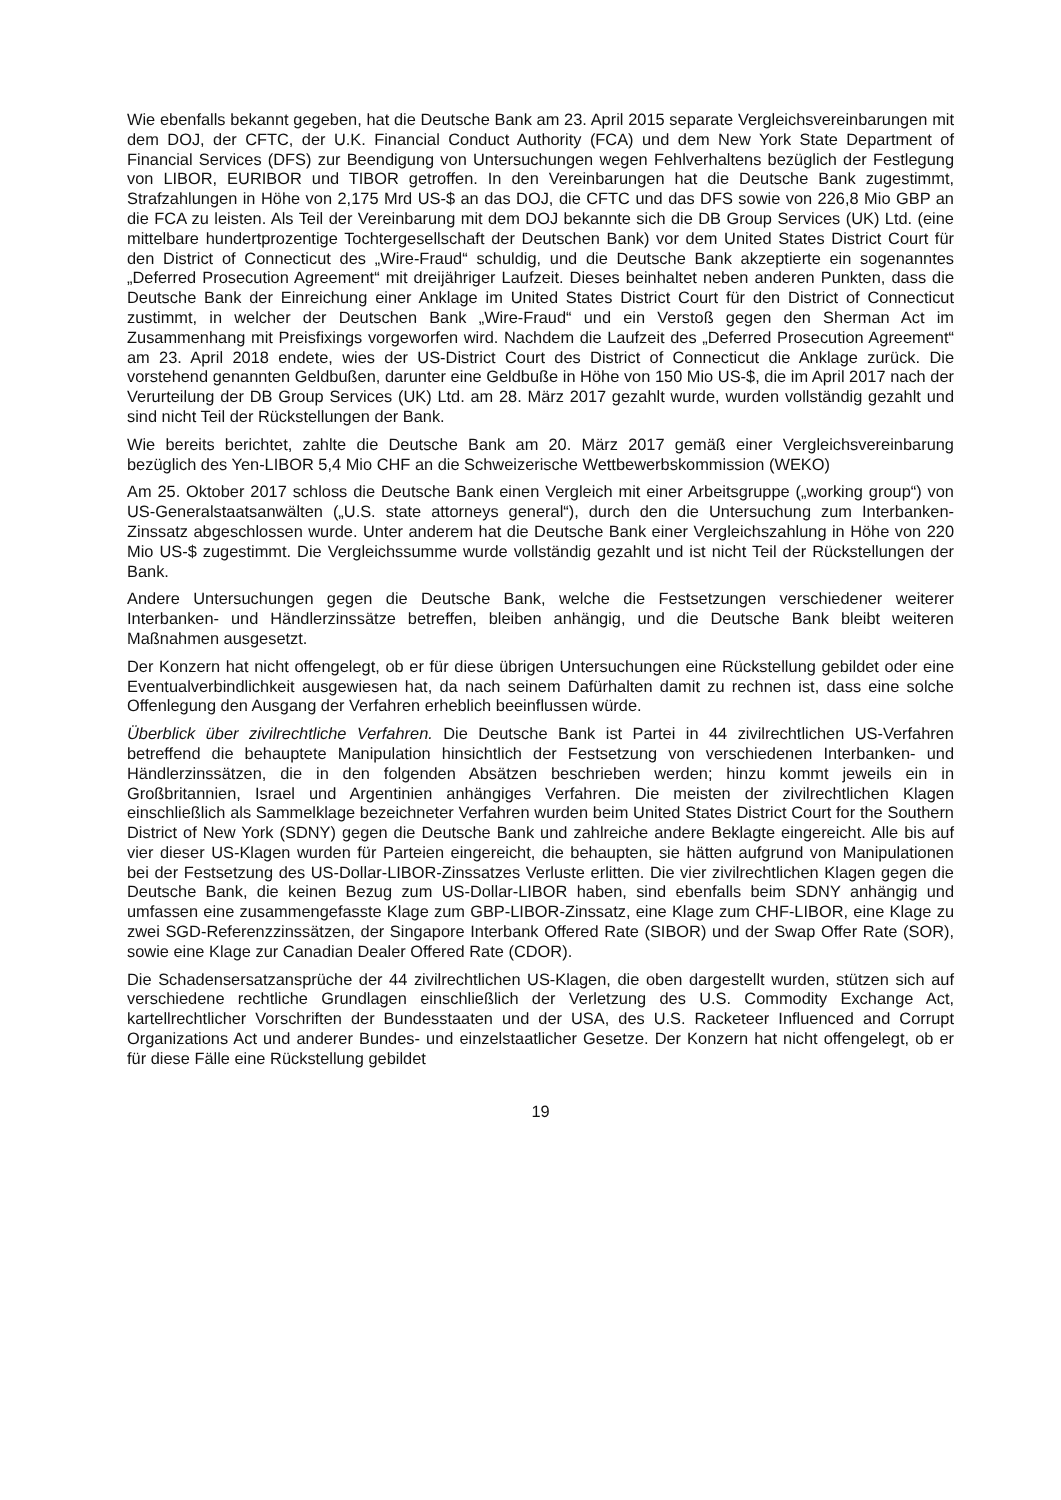Wie ebenfalls bekannt gegeben, hat die Deutsche Bank am 23. April 2015 separate Vergleichs­vereinbarungen mit dem DOJ, der CFTC, der U.K. Financial Conduct Authority (FCA) und dem New York State Department of Financial Services (DFS) zur Beendigung von Untersuchungen wegen Fehlverhaltens bezüglich der Festlegung von LIBOR, EURIBOR und TIBOR getroffen. In den Vereinbarungen hat die Deutsche Bank zugestimmt, Strafzahlungen in Höhe von 2,175 Mrd US-$ an das DOJ, die CFTC und das DFS sowie von 226,8 Mio GBP an die FCA zu leisten. Als Teil der Vereinbarung mit dem DOJ bekannte sich die DB Group Services (UK) Ltd. (eine mittelbare hundertprozentige Tochtergesellschaft der Deutschen Bank) vor dem United States District Court für den District of Connecticut des „Wire-Fraud“ schuldig, und die Deutsche Bank akzeptierte ein sogenanntes „Deferred Prosecution Agreement“ mit dreijähriger Laufzeit. Dieses beinhaltet neben anderen Punkten, dass die Deutsche Bank der Einreichung einer Anklage im United States District Court für den District of Connecticut zustimmt, in welcher der Deutschen Bank „Wire-Fraud“ und ein Verstoß gegen den Sherman Act im Zusammenhang mit Preisfixings vorgeworfen wird. Nachdem die Laufzeit des „Deferred Prosecution Agreement“ am 23. April 2018 endete, wies der US-District Court des District of Connecticut die Anklage zurück. Die vorstehend genannten Geldbußen, darunter eine Geldbuße in Höhe von 150 Mio US-$, die im April 2017 nach der Verurteilung der DB Group Services (UK) Ltd. am 28. März 2017 gezahlt wurde, wurden vollständig gezahlt und sind nicht Teil der Rückstellungen der Bank.
Wie bereits berichtet, zahlte die Deutsche Bank am 20. März 2017 gemäß einer Vergleichsvereinbarung bezüglich des Yen-LIBOR 5,4 Mio CHF an die Schweizerische Wettbewerbskommission (WEKO)
Am 25. Oktober 2017 schloss die Deutsche Bank einen Vergleich mit einer Arbeitsgruppe („working group“) von US-Generalstaatsanwälten („U.S. state attorneys general“), durch den die Untersuchung zum Interbanken-Zinssatz abgeschlossen wurde. Unter anderem hat die Deutsche Bank einer Vergleichszahlung in Höhe von 220 Mio US-$ zugestimmt. Die Vergleichssumme wurde vollständig gezahlt und ist nicht Teil der Rückstellungen der Bank.
Andere Untersuchungen gegen die Deutsche Bank, welche die Festsetzungen verschiedener weiterer Interbanken- und Händlerzinssätze betreffen, bleiben anhängig, und die Deutsche Bank bleibt weiteren Maßnahmen ausgesetzt.
Der Konzern hat nicht offengelegt, ob er für diese übrigen Untersuchungen eine Rückstellung gebildet oder eine Eventualverbindlichkeit ausgewiesen hat, da nach seinem Dafürhalten damit zu rechnen ist, dass eine solche Offenlegung den Ausgang der Verfahren erheblich beeinflussen würde.
Überblick über zivilrechtliche Verfahren. Die Deutsche Bank ist Partei in 44 zivilrechtlichen US-Verfahren betreffend die behauptete Manipulation hinsichtlich der Festsetzung von verschiedenen Interbanken- und Händlerzinssätzen, die in den folgenden Absätzen beschrieben werden; hinzu kommt jeweils ein in Großbritannien, Israel und Argentinien anhängiges Verfahren. Die meisten der zivilrechtlichen Klagen einschließlich als Sammelklage bezeichneter Verfahren wurden beim United States District Court for the Southern District of New York (SDNY) gegen die Deutsche Bank und zahlreiche andere Beklagte eingereicht. Alle bis auf vier dieser US-Klagen wurden für Parteien eingereicht, die behaupten, sie hätten aufgrund von Manipulationen bei der Festsetzung des US-Dollar-LIBOR-Zinssatzes Verluste erlitten. Die vier zivilrechtlichen Klagen gegen die Deutsche Bank, die keinen Bezug zum US-Dollar-LIBOR haben, sind ebenfalls beim SDNY anhängig und umfassen eine zusammengefasste Klage zum GBP-LIBOR-Zinssatz, eine Klage zum CHF-LIBOR, eine Klage zu zwei SGD-Referenzzinssätzen, der Singapore Interbank Offered Rate (SIBOR) und der Swap Offer Rate (SOR), sowie eine Klage zur Canadian Dealer Offered Rate (CDOR).
Die Schadensersatzansprüche der 44 zivilrechtlichen US-Klagen, die oben dargestellt wurden, stützen sich auf verschiedene rechtliche Grundlagen einschließlich der Verletzung des U.S. Commodity Exchange Act, kartellrechtlicher Vorschriften der Bundesstaaten und der USA, des U.S. Racketeer Influenced and Corrupt Organizations Act und anderer Bundes- und einzelstaatlicher Gesetze. Der Konzern hat nicht offengelegt, ob er für diese Fälle eine Rückstellung gebildet
19